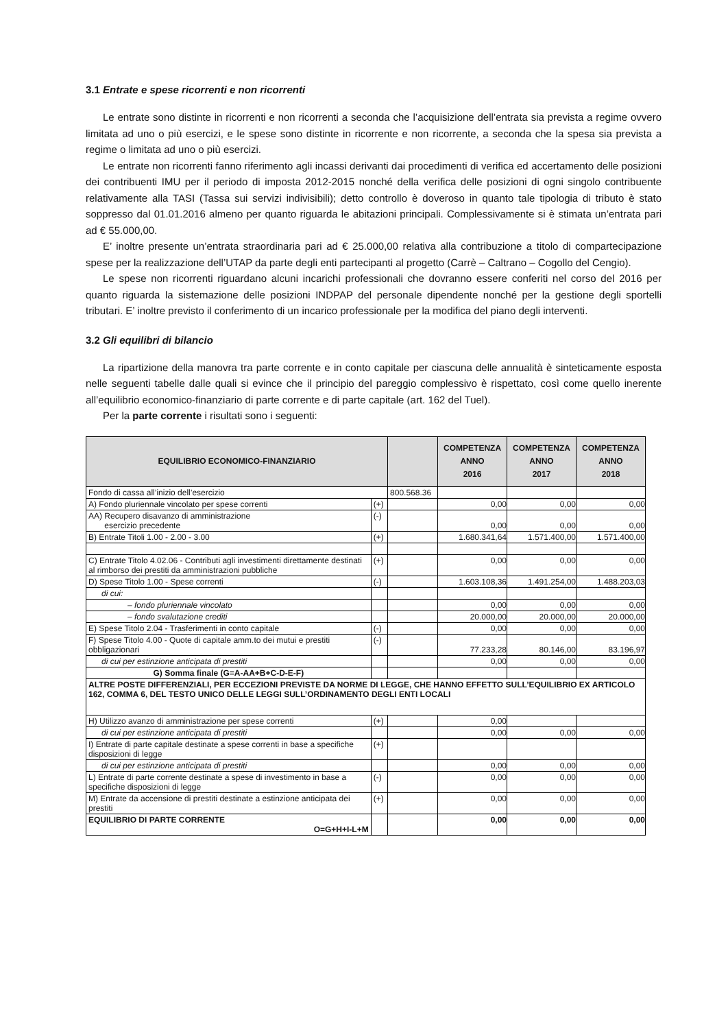3.1 Entrate e spese ricorrenti e non ricorrenti
Le entrate sono distinte in ricorrenti e non ricorrenti a seconda che l’acquisizione dell’entrata sia prevista a regime ovvero limitata ad uno o più esercizi, e le spese sono distinte in ricorrente e non ricorrente, a seconda che la spesa sia prevista a regime o limitata ad uno o più esercizi.
Le entrate non ricorrenti fanno riferimento agli incassi derivanti dai procedimenti di verifica ed accertamento delle posizioni dei contribuenti IMU per il periodo di imposta 2012-2015 nonché della verifica delle posizioni di ogni singolo contribuente relativamente alla TASI (Tassa sui servizi indivisibili); detto controllo è doveroso in quanto tale tipologia di tributo è stato soppresso dal 01.01.2016 almeno per quanto riguarda le abitazioni principali. Complessivamente si è stimata un’entrata pari ad € 55.000,00.
E’ inoltre presente un’entrata straordinaria pari ad € 25.000,00 relativa alla contribuzione a titolo di compartecipazione spese per la realizzazione dell’UTAP da parte degli enti partecipanti al progetto (Carrè – Caltrano – Cogollo del Cengio).
Le spese non ricorrenti riguardano alcuni incarichi professionali che dovranno essere conferiti nel corso del 2016 per quanto riguarda la sistemazione delle posizioni INDPAP del personale dipendente nonché per la gestione degli sportelli tributari. E’ inoltre previsto il conferimento di un incarico professionale per la modifica del piano degli interventi.
3.2 Gli equilibri di bilancio
La ripartizione della manovra tra parte corrente e in conto capitale per ciascuna delle annualità è sinteticamente esposta nelle seguenti tabelle dalle quali si evince che il principio del pareggio complessivo è rispettato, così come quello inerente all’equilibrio economico-finanziario di parte corrente e di parte capitale (art. 162 del Tuel).
Per la parte corrente i risultati sono i seguenti:
| EQUILIBRIO ECONOMICO-FINANZIARIO | | | COMPETENZA ANNO 2016 | COMPETENZA ANNO 2017 | COMPETENZA ANNO 2018 |
| --- | --- | --- | --- | --- | --- |
| Fondo di cassa all’inizio dell’esercizio | | 800.568.36 | | | |
| A) Fondo pluriennale vincolato per spese correnti | (+) | | 0,00 | 0,00 | 0,00 |
| AA) Recupero disavanzo di amministrazione esercizio precedente | (-) | | 0,00 | 0,00 | 0,00 |
| B) Entrate Titoli 1.00 - 2.00 - 3.00 | (+) | | 1.680.341,64 | 1.571.400,00 | 1.571.400,00 |
| C) Entrate Titolo 4.02.06 - Contributi agli investimenti direttamente destinati al rimborso dei prestiti da amministrazioni pubbliche | (+) | | 0,00 | 0,00 | 0,00 |
| D) Spese Titolo 1.00 - Spese correnti | (-) | | 1.603.108,36 | 1.491.254,00 | 1.488.203,03 |
| di cui: | | | | | |
| – fondo pluriennale vincolato | | | 0,00 | 0,00 | 0,00 |
| – fondo svalutazione crediti | | | 20.000,00 | 20.000,00 | 20.000,00 |
| E) Spese Titolo 2.04 - Trasferimenti in conto capitale | (-) | | 0,00 | 0,00 | 0,00 |
| F) Spese Titolo 4.00 - Quote di capitale amm.to dei mutui e prestiti obbligazionari | (-) | | 77.233,28 | 80.146,00 | 83.196,97 |
| di cui per estinzione anticipata di prestiti | | | 0,00 | 0,00 | 0,00 |
| G) Somma finale (G=A-AA+B+C-D-E-F) | | | | | |
| ALTRE POSTE DIFFERENZIALI, PER ECCEZIONI PREVISTE DA NORME DI LEGGE, CHE HANNO EFFETTO SULL’EQUILIBRIO EX ARTICOLO 162, COMMA 6, DEL TESTO UNICO DELLE LEGGI SULL’ORDINAMENTO DEGLI ENTI LOCALI | | | | | |
| H) Utilizzo avanzo di amministrazione per spese correnti | (+) | | 0,00 | | |
| di cui per estinzione anticipata di prestiti | | | 0,00 | 0,00 | 0,00 |
| I) Entrate di parte capitale destinate a spese correnti in base a specifiche disposizioni di legge | (+) | | | | |
| di cui per estinzione anticipata di prestiti | | | 0,00 | 0,00 | 0,00 |
| L) Entrate di parte corrente destinate a spese di investimento in base a specifiche disposizioni di legge | (-) | | 0,00 | 0,00 | 0,00 |
| M) Entrate da accensione di prestiti destinate a estinzione anticipata dei prestiti | (+) | | 0,00 | 0,00 | 0,00 |
| EQUILIBRIO DI PARTE CORRENTE O=G+H+I-L+M | | | 0,00 | 0,00 | 0,00 |